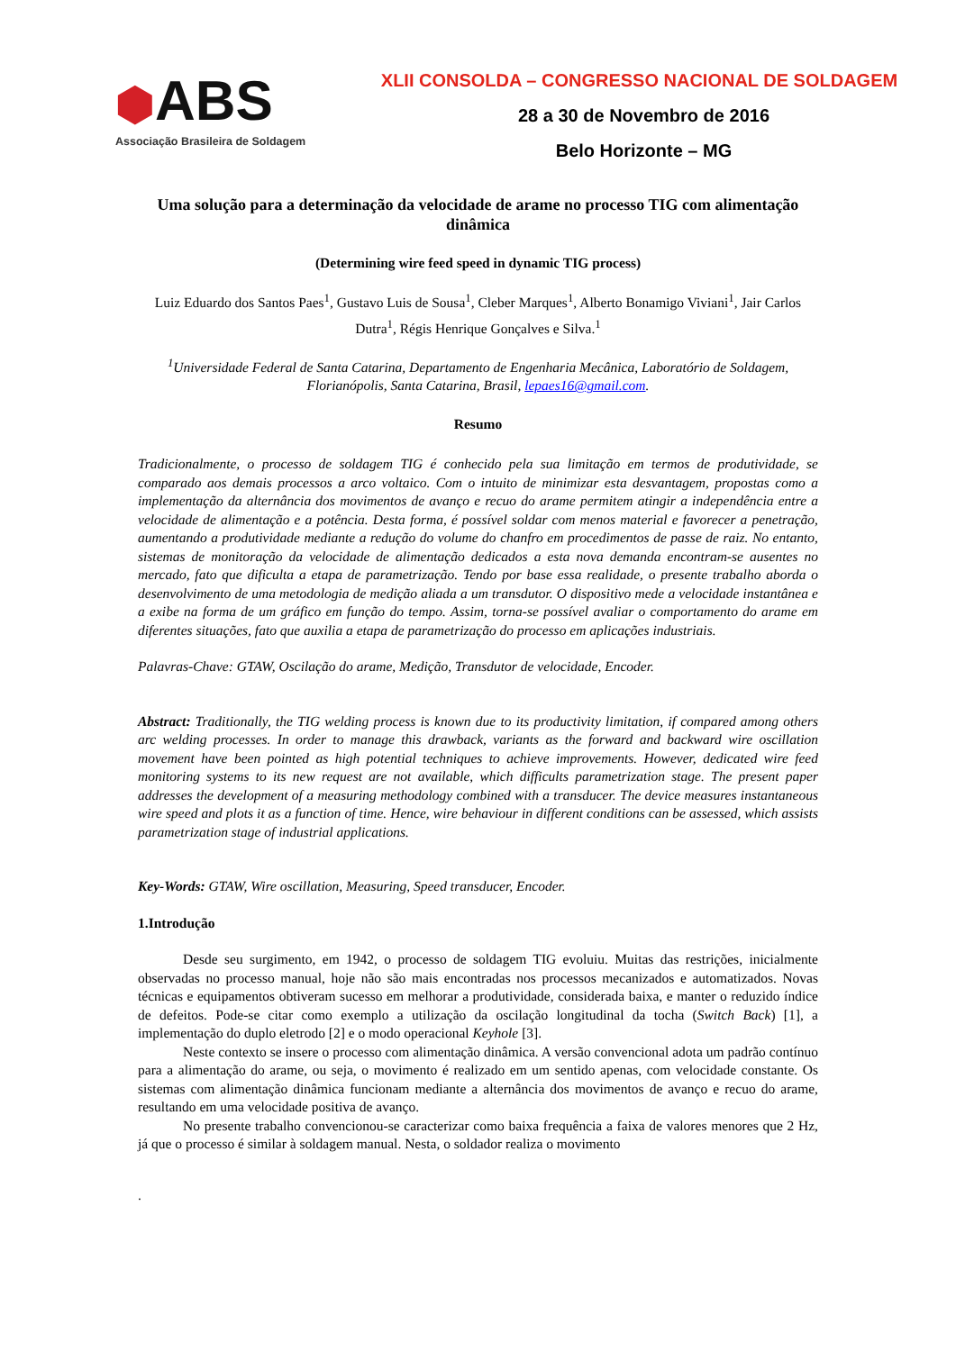⬢ABS
Associação Brasileira de Soldagem
XLII CONSOLDA – CONGRESSO NACIONAL DE SOLDAGEM
28 a 30 de Novembro de 2016
Belo Horizonte – MG
Uma solução para a determinação da velocidade de arame no processo TIG com alimentação dinâmica
(Determining wire feed speed in dynamic TIG process)
Luiz Eduardo dos Santos Paes<sup>1</sup>, Gustavo Luis de Sousa<sup>1</sup>, Cleber Marques<sup>1</sup>, Alberto Bonamigo Viviani<sup>1</sup>, Jair Carlos Dutra<sup>1</sup>, Régis Henrique Gonçalves e Silva.<sup>1</sup>
<sup>1</sup> Universidade Federal de Santa Catarina, Departamento de Engenharia Mecânica, Laboratório de Soldagem, Florianópolis, Santa Catarina, Brasil, lepaes16@gmail.com.
Resumo
Tradicionalmente, o processo de soldagem TIG é conhecido pela sua limitação em termos de produtividade, se comparado aos demais processos a arco voltaico. Com o intuito de minimizar esta desvantagem, propostas como a implementação da alternância dos movimentos de avanço e recuo do arame permitem atingir a independência entre a velocidade de alimentação e a potência. Desta forma, é possível soldar com menos material e favorecer a penetração, aumentando a produtividade mediante a redução do volume do chanfro em procedimentos de passe de raiz. No entanto, sistemas de monitoração da velocidade de alimentação dedicados a esta nova demanda encontram-se ausentes no mercado, fato que dificulta a etapa de parametrização. Tendo por base essa realidade, o presente trabalho aborda o desenvolvimento de uma metodologia de medição aliada a um transdutor. O dispositivo mede a velocidade instantânea e a exibe na forma de um gráfico em função do tempo. Assim, torna-se possível avaliar o comportamento do arame em diferentes situações, fato que auxilia a etapa de parametrização do processo em aplicações industriais.
Palavras-Chave: GTAW, Oscilação do arame, Medição, Transdutor de velocidade, Encoder.
Abstract: Traditionally, the TIG welding process is known due to its productivity limitation, if compared among others arc welding processes. In order to manage this drawback, variants as the forward and backward wire oscillation movement have been pointed as high potential techniques to achieve improvements. However, dedicated wire feed monitoring systems to its new request are not available, which difficults parametrization stage. The present paper addresses the development of a measuring methodology combined with a transducer. The device measures instantaneous wire speed and plots it as a function of time. Hence, wire behaviour in different conditions can be assessed, which assists parametrization stage of industrial applications.
Key-Words: GTAW, Wire oscillation, Measuring, Speed transducer, Encoder.
1.Introdução
Desde seu surgimento, em 1942, o processo de soldagem TIG evoluiu. Muitas das restrições, inicialmente observadas no processo manual, hoje não são mais encontradas nos processos mecanizados e automatizados. Novas técnicas e equipamentos obtiveram sucesso em melhorar a produtividade, considerada baixa, e manter o reduzido índice de defeitos. Pode-se citar como exemplo a utilização da oscilação longitudinal da tocha (Switch Back) [1], a implementação do duplo eletrodo [2] e o modo operacional Keyhole [3].
Neste contexto se insere o processo com alimentação dinâmica. A versão convencional adota um padrão contínuo para a alimentação do arame, ou seja, o movimento é realizado em um sentido apenas, com velocidade constante. Os sistemas com alimentação dinâmica funcionam mediante a alternância dos movimentos de avanço e recuo do arame, resultando em uma velocidade positiva de avanço.
No presente trabalho convencionou-se caracterizar como baixa frequência a faixa de valores menores que 2 Hz, já que o processo é similar à soldagem manual. Nesta, o soldador realiza o movimento
.